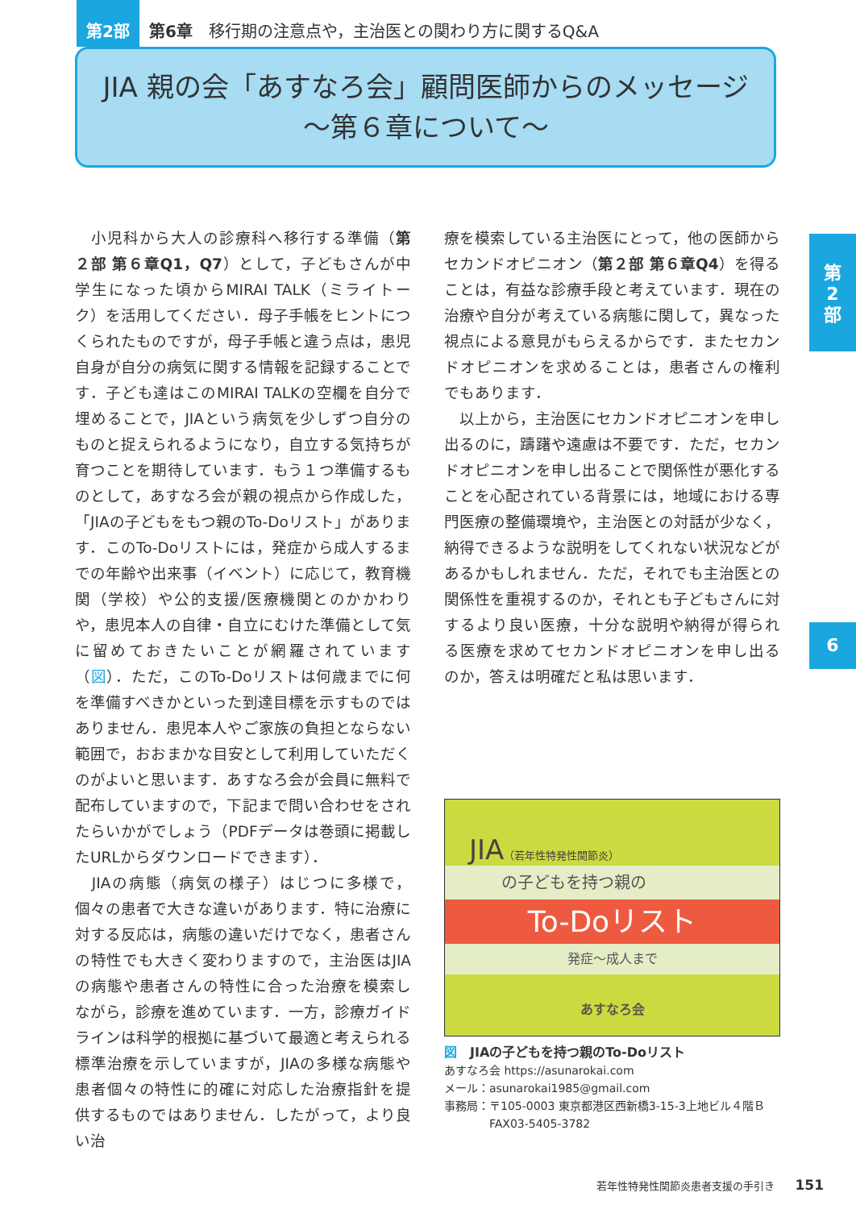第2部 第6章　移行期の注意点や，主治医との関わり方に関するQ&A
JIA 親の会「あすなろ会」顧問医師からのメッセージ
〜第６章について〜
　小児科から大人の診療科へ移行する準備（第２部 第６章Q1，Q7）として，子どもさんが中学生になった頃からMIRAI TALK（ミライトーク）を活用してください．母子手帳をヒントにつくられたものですが，母子手帳と違う点は，患児自身が自分の病気に関する情報を記録することです．子ども達はこのMIRAI TALKの空欄を自分で埋めることで，JIAという病気を少しずつ自分のものと捉えられるようになり，自立する気持ちが育つことを期待しています．もう１つ準備するものとして，あすなろ会が親の視点から作成した，「JIAの子どもをもつ親のTo-Doリスト」があります．このTo-Doリストには，発症から成人するまでの年齢や出来事（イベント）に応じて，教育機関（学校）や公的支援/医療機関とのかかわりや，患児本人の自律・自立にむけた準備として気に留めておきたいことが網羅されています（図）．ただ，このTo-Doリストは何歳までに何を準備すべきかといった到達目標を示すものではありません．患児本人やご家族の負担とならない範囲で，おおまかな目安として利用していただくのがよいと思います．あすなろ会が会員に無料で配布していますので，下記まで問い合わせをされたらいかがでしょう（PDFデータは巻頭に掲載したURLからダウンロードできます）．
　JIAの病態（病気の様子）はじつに多様で，個々の患者で大きな違いがあります．特に治療に対する反応は，病態の違いだけでなく，患者さんの特性でも大きく変わりますので，主治医はJIAの病態や患者さんの特性に合った治療を模索しながら，診療を進めています．一方，診療ガイドラインは科学的根拠に基づいて最適と考えられる標準治療を示していますが，JIAの多様な病態や患者個々の特性に的確に対応した治療指針を提供するものではありません．したがって，より良い治
療を模索している主治医にとって，他の医師からセカンドオピニオン（第２部 第６章Q4）を得ることは，有益な診療手段と考えています．現在の治療や自分が考えている病態に関して，異なった視点による意見がもらえるからです．またセカンドオピニオンを求めることは，患者さんの権利でもあります．
　以上から，主治医にセカンドオピニオンを申し出るのに，躊躇や遠慮は不要です．ただ，セカンドオピニオンを申し出ることで関係性が悪化することを心配されている背景には，地域における専門医療の整備環境や，主治医との対話が少なく，納得できるような説明をしてくれない状況などがあるかもしれません．ただ，それでも主治医との関係性を重視するのか，それとも子どもさんに対するより良い医療，十分な説明や納得が得られる医療を求めてセカンドオピニオンを申し出るのか，答えは明確だと私は思います．
第
2
部
6
JIA（若年性特発性関節炎）
の子どもを持つ親の
To-Doリスト
発症〜成人まで
あすなろ会
図　JIAの子どもを持つ親のTo-Doリスト
あすなろ会 https://asunarokai.com
メール：asunarokai1985@gmail.com
事務局：〒105-0003 東京都港区西新橋3-15-3上地ビル４階Ｂ
　　　　FAX03-5405-3782
若年性特発性関節炎患者支援の手引き　　151